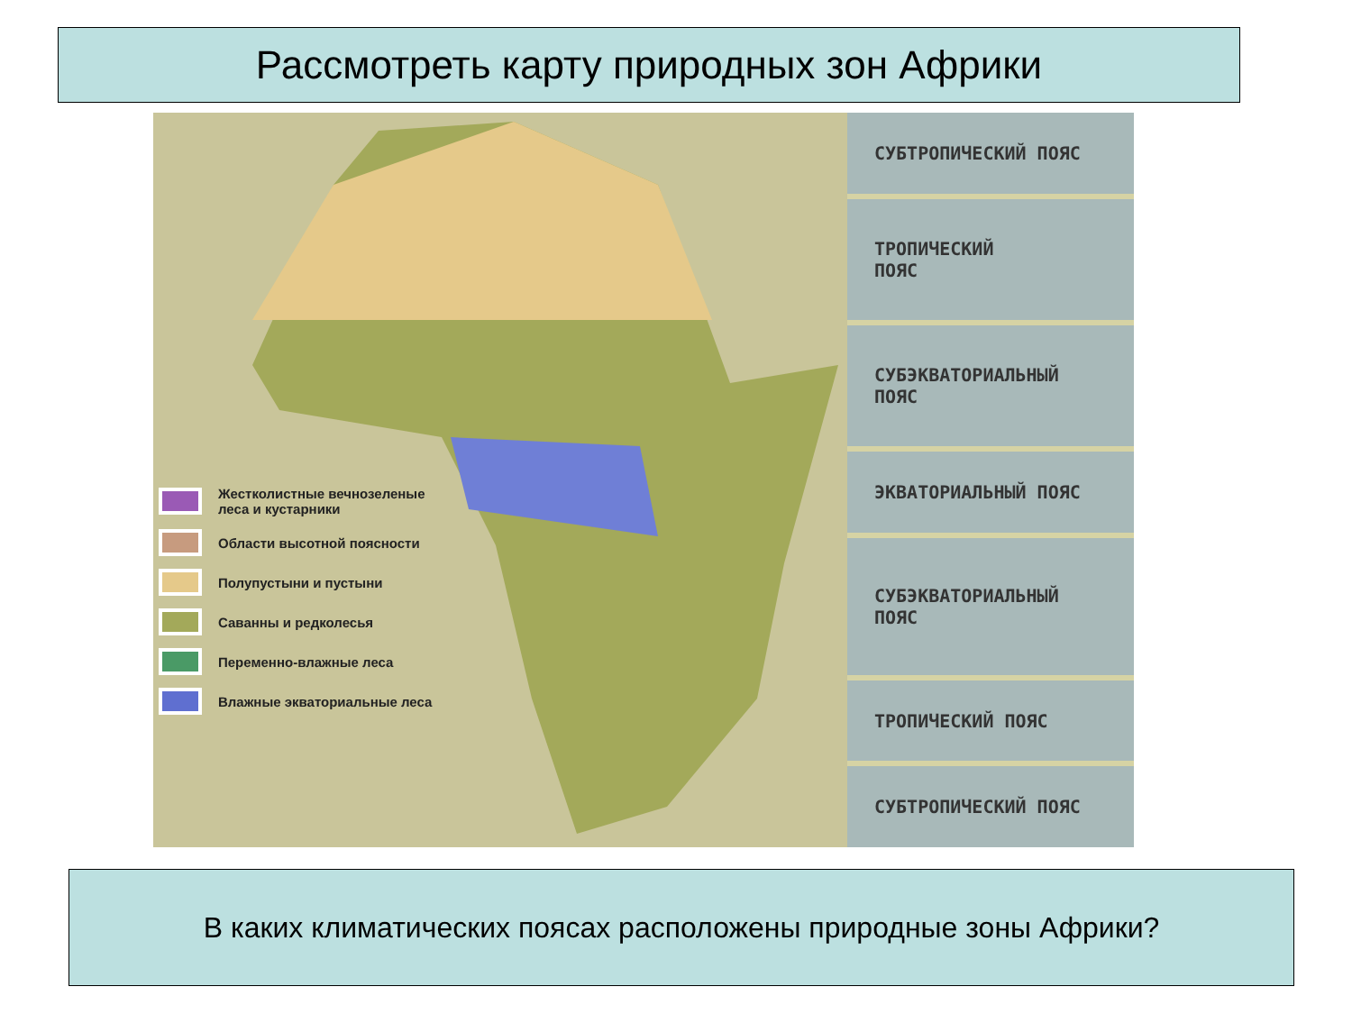Рассмотреть карту природных зон Африки
Жестколистные вечнозеленые
леса и кустарники
Области высотной поясности
Полупустыни и пустыни
Саванны и редколесья
Переменно-влажные леса
Влажные экваториальные леса
СУБТРОПИЧЕСКИЙ ПОЯС
ТРОПИЧЕСКИЙ
ПОЯС
СУБЭКВАТОРИАЛЬНЫЙ
ПОЯС
ЭКВАТОРИАЛЬНЫЙ ПОЯС
СУБЭКВАТОРИАЛЬНЫЙ
ПОЯС
ТРОПИЧЕСКИЙ ПОЯС
СУБТРОПИЧЕСКИЙ ПОЯС
В каких климатических поясах расположены природные зоны Африки?